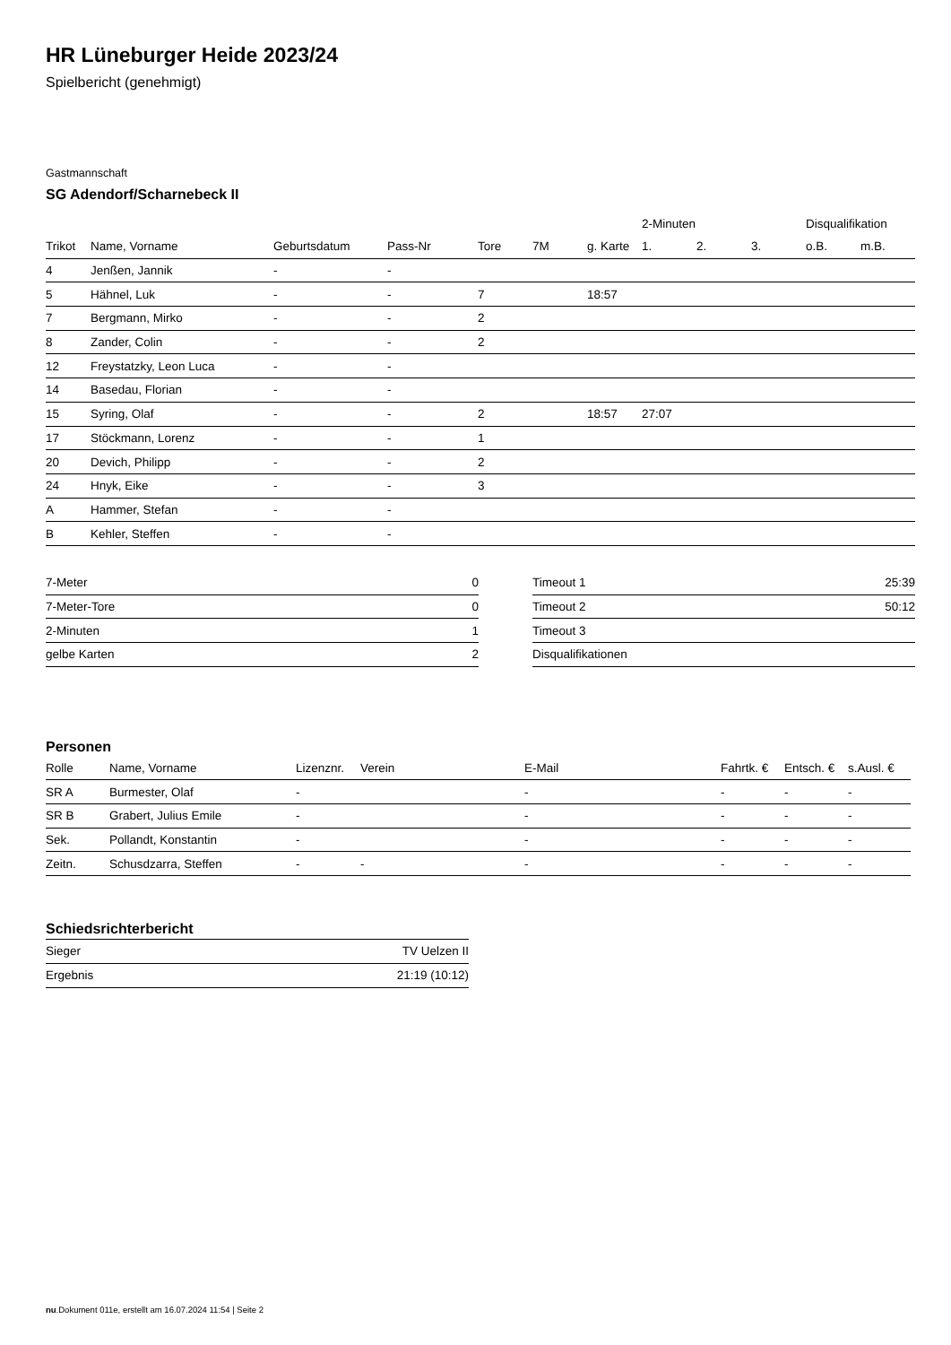HR Lüneburger Heide 2023/24
Spielbericht (genehmigt)
Gastmannschaft
SG Adendorf/Scharnebeck II
| | | | | | | | 2-Minuten | | | Disqualifikation | |
| --- | --- | --- | --- | --- | --- | --- | --- | --- | --- | --- | --- |
| Trikot | Name, Vorname | Geburtsdatum | Pass-Nr | Tore | 7M | g. Karte | 1. | 2. | 3. | o.B. | m.B. |
| 4 | Jenßen, Jannik | - | - | | | | | | | | |
| 5 | Hähnel, Luk | - | - | 7 | | 18:57 | | | | | |
| 7 | Bergmann, Mirko | - | - | 2 | | | | | | | |
| 8 | Zander, Colin | - | - | 2 | | | | | | | |
| 12 | Freystatzky, Leon Luca | - | - | | | | | | | | |
| 14 | Basedau, Florian | - | - | | | | | | | | |
| 15 | Syring, Olaf | - | - | 2 | | 18:57 | 27:07 | | | | |
| 17 | Stöckmann, Lorenz | - | - | 1 | | | | | | | |
| 20 | Devich, Philipp | - | - | 2 | | | | | | | |
| 24 | Hnyk, Eike | - | - | 3 | | | | | | | |
| A | Hammer, Stefan | - | - | | | | | | | | |
| B | Kehler, Steffen | - | - | | | | | | | | |
| 7-Meter | 0 |
| 7-Meter-Tore | 0 |
| 2-Minuten | 1 |
| gelbe Karten | 2 |
| Timeout 1 | 25:39 |
| Timeout 2 | 50:12 |
| Timeout 3 | |
| Disqualifikationen | |
Personen
| Rolle | Name, Vorname | Lizenznr. | Verein | E-Mail | Fahrtk. € | Entsch. € | s.Ausl. € |
| --- | --- | --- | --- | --- | --- | --- | --- |
| SR A | Burmester, Olaf | - | | - | - | - | - |
| SR B | Grabert, Julius Emile | - | | - | - | - | - |
| Sek. | Pollandt, Konstantin | - | | - | - | - | - |
| Zeitn. | Schusdzarra, Steffen | - | - | - | - | - | - |
Schiedsrichterbericht
| Sieger | TV Uelzen II |
| Ergebnis | 21:19 (10:12) |
nu.Dokument 011e, erstellt am 16.07.2024 11:54 | Seite 2